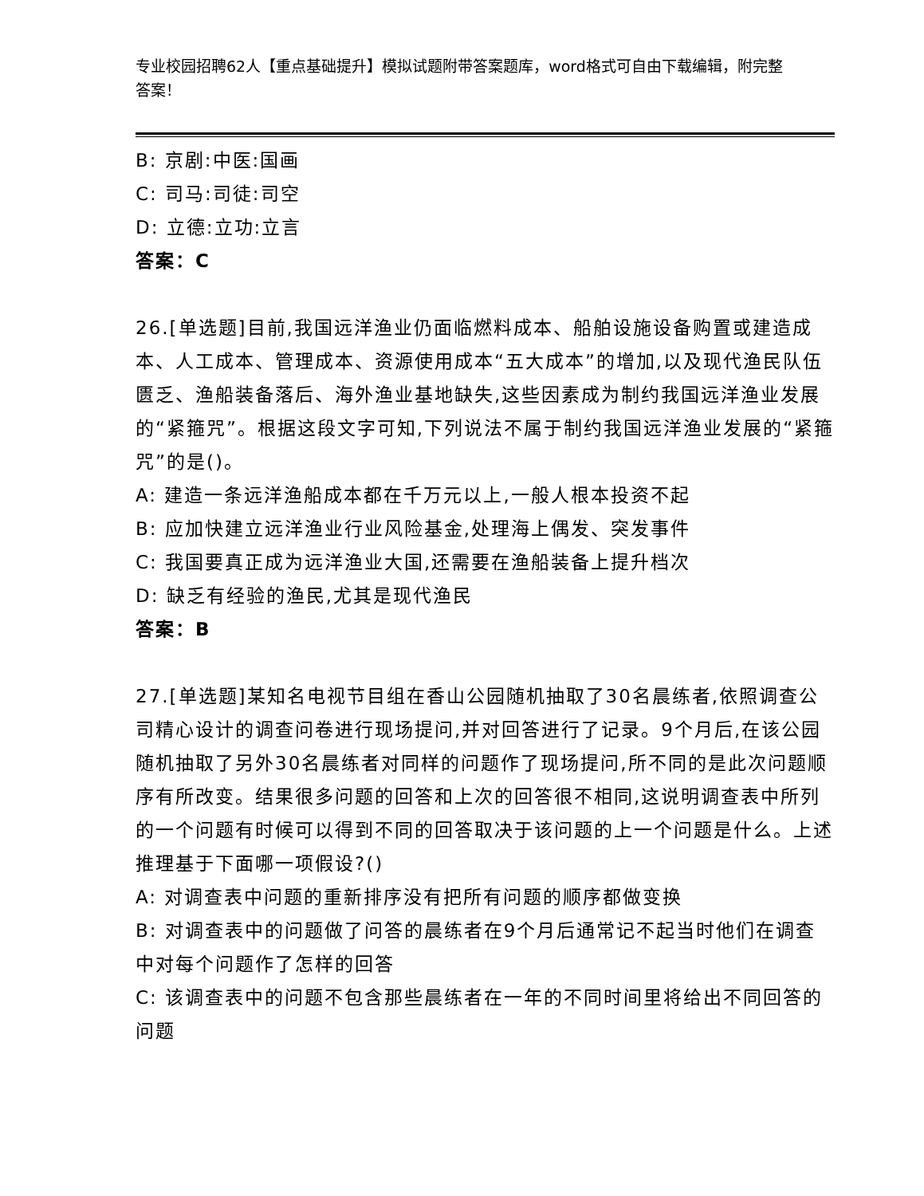专业校园招聘62人【重点基础提升】模拟试题附带答案题库，word格式可自由下载编辑，附完整答案！
B: 京剧:中医:国画
C: 司马:司徒:司空
D: 立德:立功:立言
答案：C
26.[单选题]目前,我国远洋渔业仍面临燃料成本、船舶设施设备购置或建造成本、人工成本、管理成本、资源使用成本“五大成本”的增加,以及现代渔民队伍匮乏、渔船装备落后、海外渔业基地缺失,这些因素成为制约我国远洋渔业发展的“紧箍咒”。根据这段文字可知,下列说法不属于制约我国远洋渔业发展的“紧箍咒”的是()。
A: 建造一条远洋渔船成本都在千万元以上,一般人根本投资不起
B: 应加快建立远洋渔业行业风险基金,处理海上偶发、突发事件
C: 我国要真正成为远洋渔业大国,还需要在渔船装备上提升档次
D: 缺乏有经验的渔民,尤其是现代渔民
答案：B
27.[单选题]某知名电视节目组在香山公园随机抽取了30名晨练者,依照调查公司精心设计的调查问卷进行现场提问,并对回答进行了记录。9个月后,在该公园随机抽取了另外30名晨练者对同样的问题作了现场提问,所不同的是此次问题顺序有所改变。结果很多问题的回答和上次的回答很不相同,这说明调查表中所列的一个问题有时候可以得到不同的回答取决于该问题的上一个问题是什么。上述推理基于下面哪一项假设?()
A: 对调查表中问题的重新排序没有把所有问题的顺序都做变换
B: 对调查表中的问题做了问答的晨练者在9个月后通常记不起当时他们在调查中对每个问题作了怎样的回答
C: 该调查表中的问题不包含那些晨练者在一年的不同时间里将给出不同回答的问题